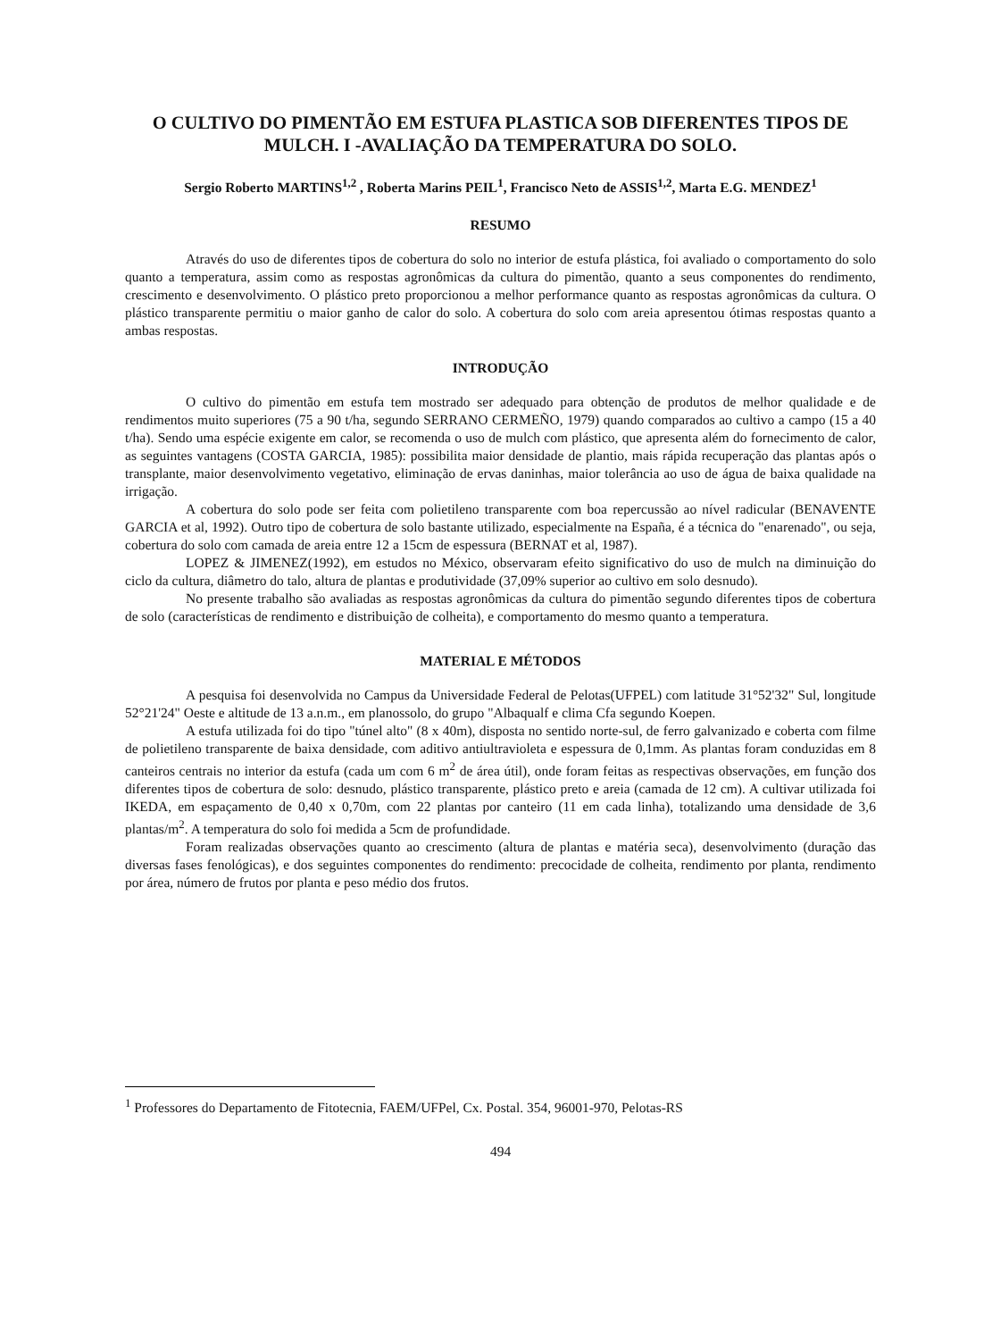O CULTIVO DO PIMENTÃO EM ESTUFA PLASTICA SOB DIFERENTES TIPOS DE MULCH. I -AVALIAÇÃO DA TEMPERATURA DO SOLO.
Sergio Roberto MARTINS<sup>1,2</sup> , Roberta Marins PEIL<sup>1</sup>, Francisco Neto de ASSIS<sup>1,2</sup>, Marta E.G. MENDEZ<sup>1</sup>
RESUMO
Através do uso de diferentes tipos de cobertura do solo no interior de estufa plástica, foi avaliado o comportamento do solo quanto a temperatura, assim como as respostas agronômicas da cultura do pimentão, quanto a seus componentes do rendimento, crescimento e desenvolvimento. O plástico preto proporcionou a melhor performance quanto as respostas agronômicas da cultura. O plástico transparente permitiu o maior ganho de calor do solo. A cobertura do solo com areia apresentou ótimas respostas quanto a ambas respostas.
INTRODUÇÃO
O cultivo do pimentão em estufa tem mostrado ser adequado para obtenção de produtos de melhor qualidade e de rendimentos muito superiores (75 a 90 t/ha, segundo SERRANO CERMEÑO, 1979) quando comparados ao cultivo a campo (15 a 40 t/ha). Sendo uma espécie exigente em calor, se recomenda o uso de mulch com plástico, que apresenta além do fornecimento de calor, as seguintes vantagens (COSTA GARCIA, 1985): possibilita maior densidade de plantio, mais rápida recuperação das plantas após o transplante, maior desenvolvimento vegetativo, eliminação de ervas daninhas, maior tolerância ao uso de água de baixa qualidade na irrigação.
A cobertura do solo pode ser feita com polietileno transparente com boa repercussão ao nível radicular (BENAVENTE GARCIA et al, 1992). Outro tipo de cobertura de solo bastante utilizado, especialmente na España, é a técnica do "enarenado", ou seja, cobertura do solo com camada de areia entre 12 a 15cm de espessura (BERNAT et al, 1987).
LOPEZ & JIMENEZ(1992), em estudos no México, observaram efeito significativo do uso de mulch na diminuição do ciclo da cultura, diâmetro do talo, altura de plantas e produtividade (37,09% superior ao cultivo em solo desnudo).
No presente trabalho são avaliadas as respostas agronômicas da cultura do pimentão segundo diferentes tipos de cobertura de solo (características de rendimento e distribuição de colheita), e comportamento do mesmo quanto a temperatura.
MATERIAL E MÉTODOS
A pesquisa foi desenvolvida no Campus da Universidade Federal de Pelotas(UFPEL) com latitude 31°52'32" Sul, longitude 52°21'24" Oeste e altitude de 13 a.n.m., em planossolo, do grupo "Albaqualf e clima Cfa segundo Koepen.
A estufa utilizada foi do tipo "túnel alto" (8 x 40m), disposta no sentido norte-sul, de ferro galvanizado e coberta com filme de polietileno transparente de baixa densidade, com aditivo antiultravioleta e espessura de 0,1mm. As plantas foram conduzidas em 8 canteiros centrais no interior da estufa (cada um com 6 m<sup>2</sup> de área útil), onde foram feitas as respectivas observações, em função dos diferentes tipos de cobertura de solo: desnudo, plástico transparente, plástico preto e areia (camada de 12 cm). A cultivar utilizada foi IKEDA, em espaçamento de 0,40 x 0,70m, com 22 plantas por canteiro (11 em cada linha), totalizando uma densidade de 3,6 plantas/m<sup>2</sup>. A temperatura do solo foi medida a 5cm de profundidade.
Foram realizadas observações quanto ao crescimento (altura de plantas e matéria seca), desenvolvimento (duração das diversas fases fenológicas), e dos seguintes componentes do rendimento: precocidade de colheita, rendimento por planta, rendimento por área, número de frutos por planta e peso médio dos frutos.
<sup>1</sup> Professores do Departamento de Fitotecnia, FAEM/UFPel, Cx. Postal. 354, 96001-970, Pelotas-RS
494